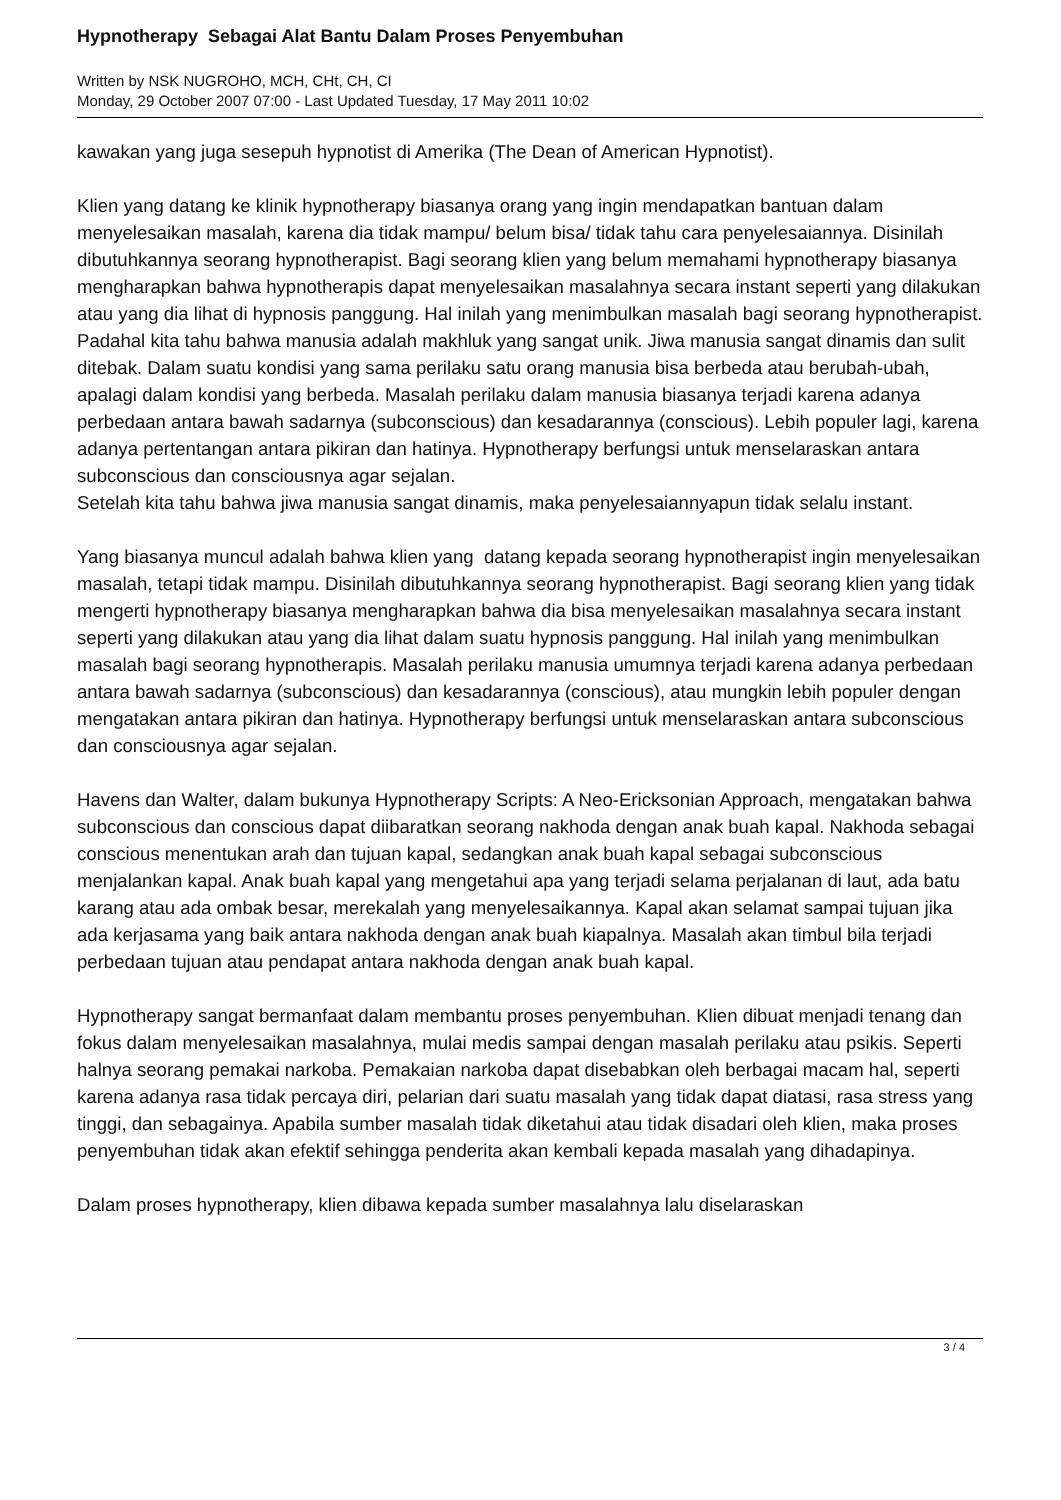Hypnotherapy Sebagai Alat Bantu Dalam Proses Penyembuhan
Written by NSK NUGROHO, MCH, CHt, CH, CI
Monday, 29 October 2007 07:00 - Last Updated Tuesday, 17 May 2011 10:02
kawakan yang juga sesepuh hypnotist di Amerika (The Dean of American Hypnotist).
Klien yang datang ke klinik hypnotherapy biasanya orang yang ingin mendapatkan bantuan dalam menyelesaikan masalah, karena dia tidak mampu/ belum bisa/ tidak tahu cara penyelesaiannya. Disinilah dibutuhkannya seorang hypnotherapist. Bagi seorang klien yang belum memahami hypnotherapy biasanya mengharapkan bahwa hypnotherapis dapat menyelesaikan masalahnya secara instant seperti yang dilakukan atau yang dia lihat di hypnosis panggung. Hal inilah yang menimbulkan masalah bagi seorang hypnotherapist. Padahal kita tahu bahwa manusia adalah makhluk yang sangat unik. Jiwa manusia sangat dinamis dan sulit ditebak. Dalam suatu kondisi yang sama perilaku satu orang manusia bisa berbeda atau berubah-ubah, apalagi dalam kondisi yang berbeda. Masalah perilaku dalam manusia biasanya terjadi karena adanya perbedaan antara bawah sadarnya (subconscious) dan kesadarannya (conscious). Lebih populer lagi, karena adanya pertentangan antara pikiran dan hatinya. Hypnotherapy berfungsi untuk menselaraskan antara subconscious dan consciousnya agar sejalan.
Setelah kita tahu bahwa jiwa manusia sangat dinamis, maka penyelesaiannyapun tidak selalu instant.
Yang biasanya muncul adalah bahwa klien yang datang kepada seorang hypnotherapist ingin menyelesaikan masalah, tetapi tidak mampu. Disinilah dibutuhkannya seorang hypnotherapist. Bagi seorang klien yang tidak mengerti hypnotherapy biasanya mengharapkan bahwa dia bisa menyelesaikan masalahnya secara instant seperti yang dilakukan atau yang dia lihat dalam suatu hypnosis panggung. Hal inilah yang menimbulkan masalah bagi seorang hypnotherapis. Masalah perilaku manusia umumnya terjadi karena adanya perbedaan antara bawah sadarnya (subconscious) dan kesadarannya (conscious), atau mungkin lebih populer dengan mengatakan antara pikiran dan hatinya. Hypnotherapy berfungsi untuk menselaraskan antara subconscious dan consciousnya agar sejalan.
Havens dan Walter, dalam bukunya Hypnotherapy Scripts: A Neo-Ericksonian Approach, mengatakan bahwa subconscious dan conscious dapat diibaratkan seorang nakhoda dengan anak buah kapal. Nakhoda sebagai conscious menentukan arah dan tujuan kapal, sedangkan anak buah kapal sebagai subconscious menjalankan kapal. Anak buah kapal yang mengetahui apa yang terjadi selama perjalanan di laut, ada batu karang atau ada ombak besar, merekalah yang menyelesaikannya. Kapal akan selamat sampai tujuan jika ada kerjasama yang baik antara nakhoda dengan anak buah kiapalnya. Masalah akan timbul bila terjadi perbedaan tujuan atau pendapat antara nakhoda dengan anak buah kapal.
Hypnotherapy sangat bermanfaat dalam membantu proses penyembuhan. Klien dibuat menjadi tenang dan fokus dalam menyelesaikan masalahnya, mulai medis sampai dengan masalah perilaku atau psikis. Seperti halnya seorang pemakai narkoba. Pemakaian narkoba dapat disebabkan oleh berbagai macam hal, seperti karena adanya rasa tidak percaya diri, pelarian dari suatu masalah yang tidak dapat diatasi, rasa stress yang tinggi, dan sebagainya. Apabila sumber masalah tidak diketahui atau tidak disadari oleh klien, maka proses penyembuhan tidak akan efektif sehingga penderita akan kembali kepada masalah yang dihadapinya.
Dalam proses hypnotherapy, klien dibawa kepada sumber masalahnya lalu diselaraskan
3 / 4